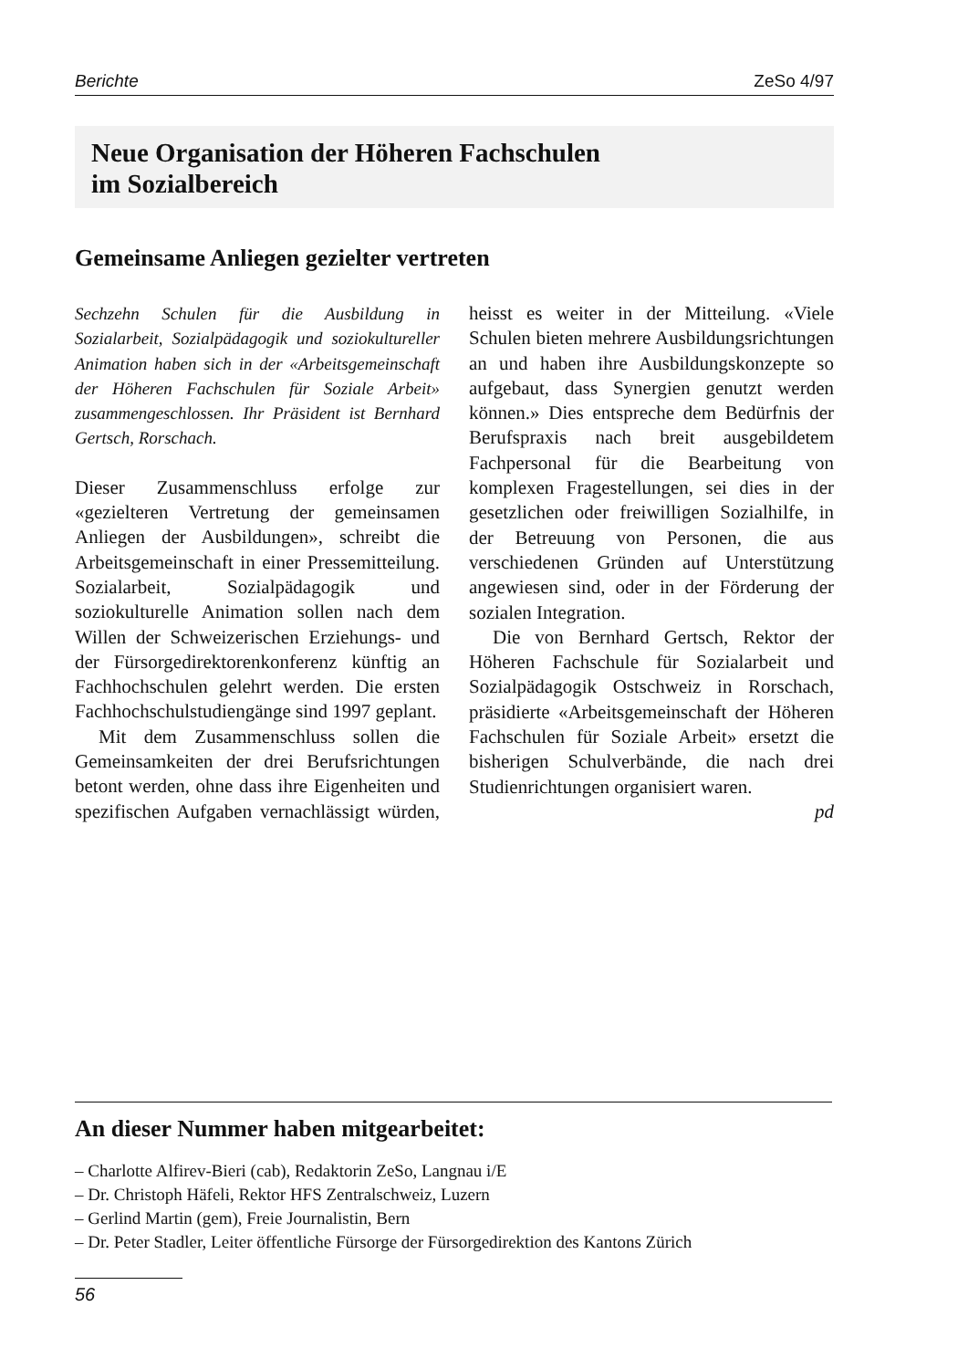Berichte ZeSo 4/97
Neue Organisation der Höheren Fachschulen
im Sozialbereich
Gemeinsame Anliegen gezielter vertreten
Sechzehn Schulen für die Ausbildung in Sozialarbeit, Sozialpädagogik und soziokultureller Animation haben sich in der «Arbeitsgemeinschaft der Höheren Fachschulen für Soziale Arbeit» zusammengeschlossen. Ihr Präsident ist Bernhard Gertsch, Rorschach.
Dieser Zusammenschluss erfolge zur «gezielteren Vertretung der gemeinsamen Anliegen der Ausbildungen», schreibt die Arbeitsgemeinschaft in einer Pressemitteilung. Sozialarbeit, Sozialpädagogik und soziokulturelle Animation sollen nach dem Willen der Schweizerischen Erziehungs- und der Fürsorgedirektorenkonferenz künftig an Fachhochschulen gelehrt werden. Die ersten Fachhochschulstudiengänge sind 1997 geplant.
Mit dem Zusammenschluss sollen die Gemeinsamkeiten der drei Berufsrichtungen betont werden, ohne dass ihre Eigenheiten und spezifischen Aufgaben vernachlässigt würden, heisst es weiter in der Mitteilung. «Viele Schulen bieten mehrere Ausbildungsrichtungen an und haben ihre Ausbildungskonzepte so aufgebaut, dass Synergien genutzt werden können.» Dies entspreche dem Bedürfnis der Berufspraxis nach breit ausgebildetem Fachpersonal für die Bearbeitung von komplexen Fragestellungen, sei dies in der gesetzlichen oder freiwilligen Sozialhilfe, in der Betreuung von Personen, die aus verschiedenen Gründen auf Unterstützung angewiesen sind, oder in der Förderung der sozialen Integration.
Die von Bernhard Gertsch, Rektor der Höheren Fachschule für Sozialarbeit und Sozialpädagogik Ostschweiz in Rorschach, präsidierte «Arbeitsgemeinschaft der Höheren Fachschulen für Soziale Arbeit» ersetzt die bisherigen Schulverbände, die nach drei Studienrichtungen organisiert waren.
pd
An dieser Nummer haben mitgearbeitet:
– Charlotte Alfirev-Bieri (cab), Redaktorin ZeSo, Langnau i/E
– Dr. Christoph Häfeli, Rektor HFS Zentralschweiz, Luzern
– Gerlind Martin (gem), Freie Journalistin, Bern
– Dr. Peter Stadler, Leiter öffentliche Fürsorge der Fürsorgedirektion des Kantons Zürich
56